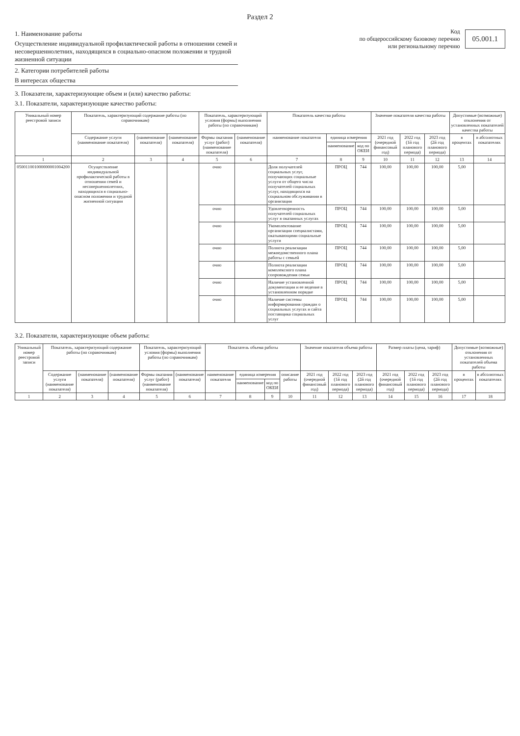Раздел 2
1. Наименование работы
Осуществление индивидуальной профилактической работы в отношении семей и несовершеннолетних, находящихся в социально-опасном положении и трудной жизненной ситуации
2. Категории потребителей работы
В интересах общества
Код
по общероссийскому базовому перечню
или региональному перечню
05.001.1
3. Показатели, характеризующие объем и (или) качество работы:
3.1. Показатели, характеризующие качество работы:
| Уникальный номер реестровой записи | Показатель, характеризующий содержание работы (по справочникам) | | | Показатель, характеризующий условия (формы) выполнения работы (по справочникам) | | Показатель качества работы | | | Значение показателя качества работы | | | Допустимые (возможные) отклонения от установленных показателей качества работы | |
| --- | --- | --- | --- | --- | --- | --- | --- | --- | --- | --- | --- | --- | --- |
| | Содержание услуги (наименование показателя) | (наименование показателя) | (наименование показателя) | Формы оказания услуг (работ) (наименование показателя) | (наименование показателя) | наименование показателя | единица измерения | | 2021 год (очередной финансовый год) | 2022 год (1й год планового периода) | 2023 год (2й год планового периода) | в процентах | в абсолютных показателях |
| | | | | | | | наименование | код по ОКЕИ | | | | | |
| 1 | 2 | 3 | 4 | 5 | 6 | 7 | 8 | 9 | 10 | 11 | 12 | 13 | 14 |
| 050011001000000001004200 | Осуществление индивидуальной профилактической работы в отношении семей и несовершеннолетних, находящихся в социально-опасном положении и трудной жизненной ситуации | | | очно | | Доля получателей социальных услуг, получающих социальные услуги от общего числа получателей социальных услуг, находящихся на социальном обслуживании в организации | ПРОЦ | 744 | 100,00 | 100,00 | 100,00 | 5,00 | |
| | | | | очно | | Удовлетворенность получателей социальных услуг в оказанных услугах | ПРОЦ | 744 | 100,00 | 100,00 | 100,00 | 5,00 | |
| | | | | очно | | Укомплектование организации специалистами, оказывающими социальные услуги | ПРОЦ | 744 | 100,00 | 100,00 | 100,00 | 5,00 | |
| | | | | очно | | Полнота реализации межведомственного плана работы с семьей | ПРОЦ | 744 | 100,00 | 100,00 | 100,00 | 5,00 | |
| | | | | очно | | Полнота реализации комплексного плана сопровождения семьи | ПРОЦ | 744 | 100,00 | 100,00 | 100,00 | 5,00 | |
| | | | | очно | | Наличие установленной документации и ее ведение в установленном порядке | ПРОЦ | 744 | 100,00 | 100,00 | 100,00 | 5,00 | |
| | | | | очно | | Наличие системы информирования граждан о социальных услугах и сайта поставщика социальных услуг | ПРОЦ | 744 | 100,00 | 100,00 | 100,00 | 5,00 | |
3.2. Показатели, характеризующие объем работы:
| Уникальный номер реестровой записи | Показатель, характеризующий содержание работы (по справочникам) | | | Показатель, характеризующий условия (формы) выполнения работы (по справочникам) | | Показатель объема работы | | | | Значение показателя объема работы | | | Размер платы (цена, тариф) | | | Допустимые (возможные) отклонения от установленных показателей объема работы | |
| --- | --- | --- | --- | --- | --- | --- | --- | --- | --- | --- | --- | --- | --- | --- | --- | --- | --- |
| | Содержание услуги (наименование показателя) | (наименование показателя) | (наименование показателя) | Формы оказания услуг (работ) (наименование показателя) | (наименование показателя) | наименование показателя | единица измерения | | описание работы | 2021 год (очередной финансовый год) | 2022 год (1й год планового периода) | 2023 год (2й год планового периода) | 2021 год (очередной финансовый год) | 2022 год (1й год планового периода) | 2023 год (2й год планового периода) | в процентах | в абсолютных показателях |
| | | | | | | | наименование | код по ОКЕИ | | | | | | | | | |
| 1 | 2 | 3 | 4 | 5 | 6 | 7 | 8 | 9 | 10 | 11 | 12 | 13 | 14 | 15 | 16 | 17 | 18 |